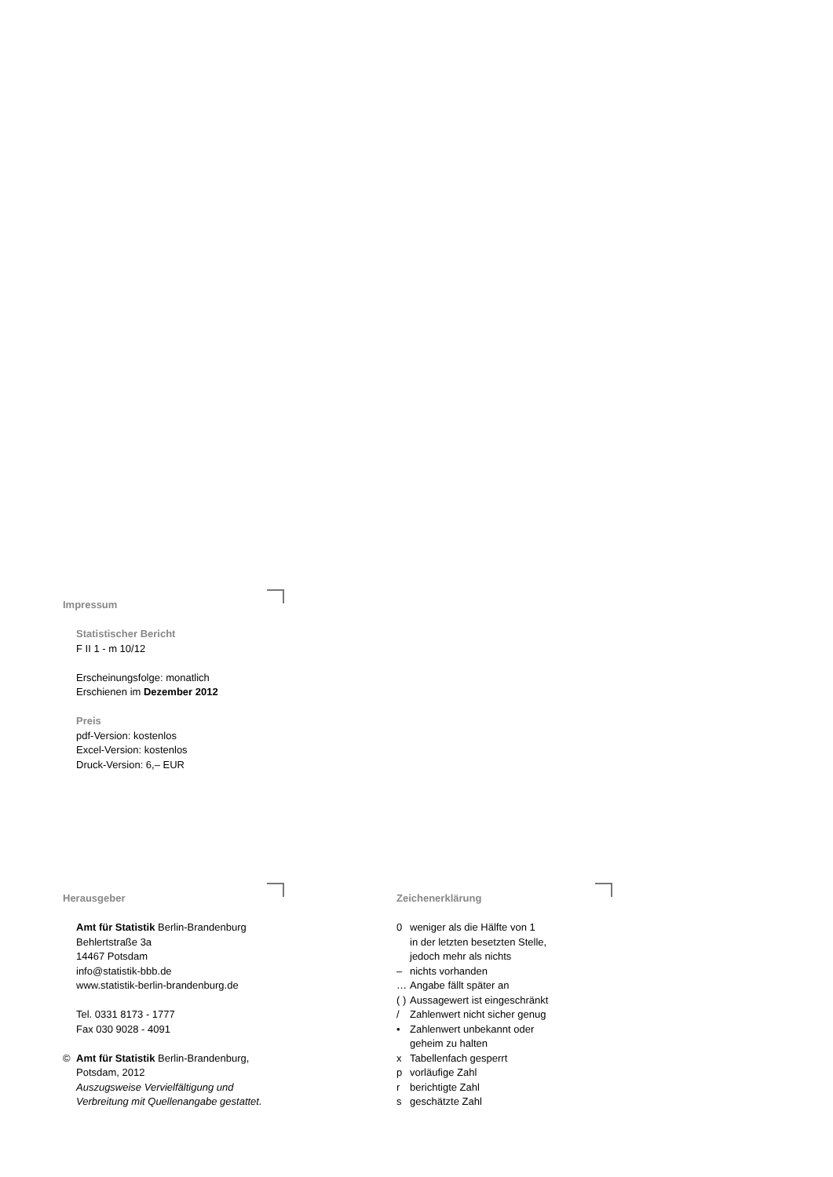Impressum
Statistischer Bericht
F II 1 - m 10/12
Erscheinungsfolge: monatlich
Erschienen im Dezember 2012
Preis
pdf-Version: kostenlos
Excel-Version: kostenlos
Druck-Version: 6,– EUR
Herausgeber
Amt für Statistik Berlin-Brandenburg
Behlertstraße 3a
14467 Potsdam
info@statistik-bbb.de
www.statistik-berlin-brandenburg.de
Tel. 0331 8173 - 1777
Fax 030 9028 - 4091
© Amt für Statistik Berlin-Brandenburg,
Potsdam, 2012
Auszugsweise Vervielfältigung und
Verbreitung mit Quellenangabe gestattet.
Zeichenerklärung
0 weniger als die Hälfte von 1
in der letzten besetzten Stelle,
jedoch mehr als nichts
– nichts vorhanden
… Angabe fällt später an
( )
Aussagewert ist eingeschränkt
/ Zahlenwert nicht sicher genug
• Zahlenwert unbekannt oder
geheim zu halten
x Tabellenfach gesperrt
p vorläufige Zahl
r berichtigte Zahl
s geschätzte Zahl